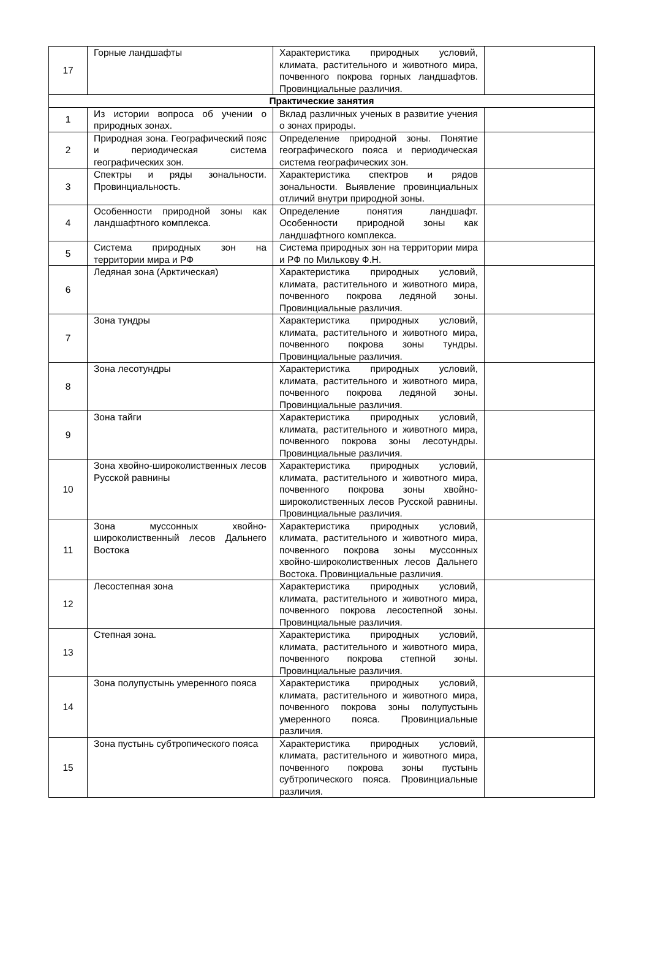| 17 | Горные ландшафты | Характеристика природных условий, климата, растительного и животного мира, почвенного покрова горных ландшафтов. Провинциальные различия. | |
| Практические занятия | | | |
| 1 | Из истории вопроса об учении о природных зонах. | Вклад различных ученых в развитие учения о зонах природы. | |
| 2 | Природная зона. Географический пояс и периодическая система географических зон. | Определение природной зоны. Понятие географического пояса и периодическая система географических зон. | |
| 3 | Спектры и ряды зональности. Провинциальность. | Характеристика спектров и рядов зональности. Выявление провинциальных отличий внутри природной зоны. | |
| 4 | Особенности природной зоны как ландшафтного комплекса. | Определение понятия ландшафт. Особенности природной зоны как ландшафтного комплекса. | |
| 5 | Система природных зон на территории мира и РФ | Система природных зон на территории мира и РФ по Милькову Ф.Н. | |
| 6 | Ледяная зона (Арктическая) | Характеристика природных условий, климата, растительного и животного мира, почвенного покрова ледяной зоны. Провинциальные различия. | |
| 7 | Зона тундры | Характеристика природных условий, климата, растительного и животного мира, почвенного покрова зоны тундры. Провинциальные различия. | |
| 8 | Зона лесотундры | Характеристика природных условий, климата, растительного и животного мира, почвенного покрова ледяной зоны. Провинциальные различия. | |
| 9 | Зона тайги | Характеристика природных условий, климата, растительного и животного мира, почвенного покрова зоны лесотундры. Провинциальные различия. | |
| 10 | Зона хвойно-широколиственных лесов Русской равнины | Характеристика природных условий, климата, растительного и животного мира, почвенного покрова зоны хвойно-широколиственных лесов Русской равнины. Провинциальные различия. | |
| 11 | Зона муссонных хвойно-широколиственный лесов Дальнего Востока | Характеристика природных условий, климата, растительного и животного мира, почвенного покрова зоны муссонных хвойно-широколиственных лесов Дальнего Востока. Провинциальные различия. | |
| 12 | Лесостепная зона | Характеристика природных условий, климата, растительного и животного мира, почвенного покрова лесостепной зоны. Провинциальные различия. | |
| 13 | Степная зона. | Характеристика природных условий, климата, растительного и животного мира, почвенного покрова степной зоны. Провинциальные различия. | |
| 14 | Зона полупустынь умеренного пояса | Характеристика природных условий, климата, растительного и животного мира, почвенного покрова зоны полупустынь умеренного пояса. Провинциальные различия. | |
| 15 | Зона пустынь субтропического пояса | Характеристика природных условий, климата, растительного и животного мира, почвенного покрова зоны пустынь субтропического пояса. Провинциальные различия. | |